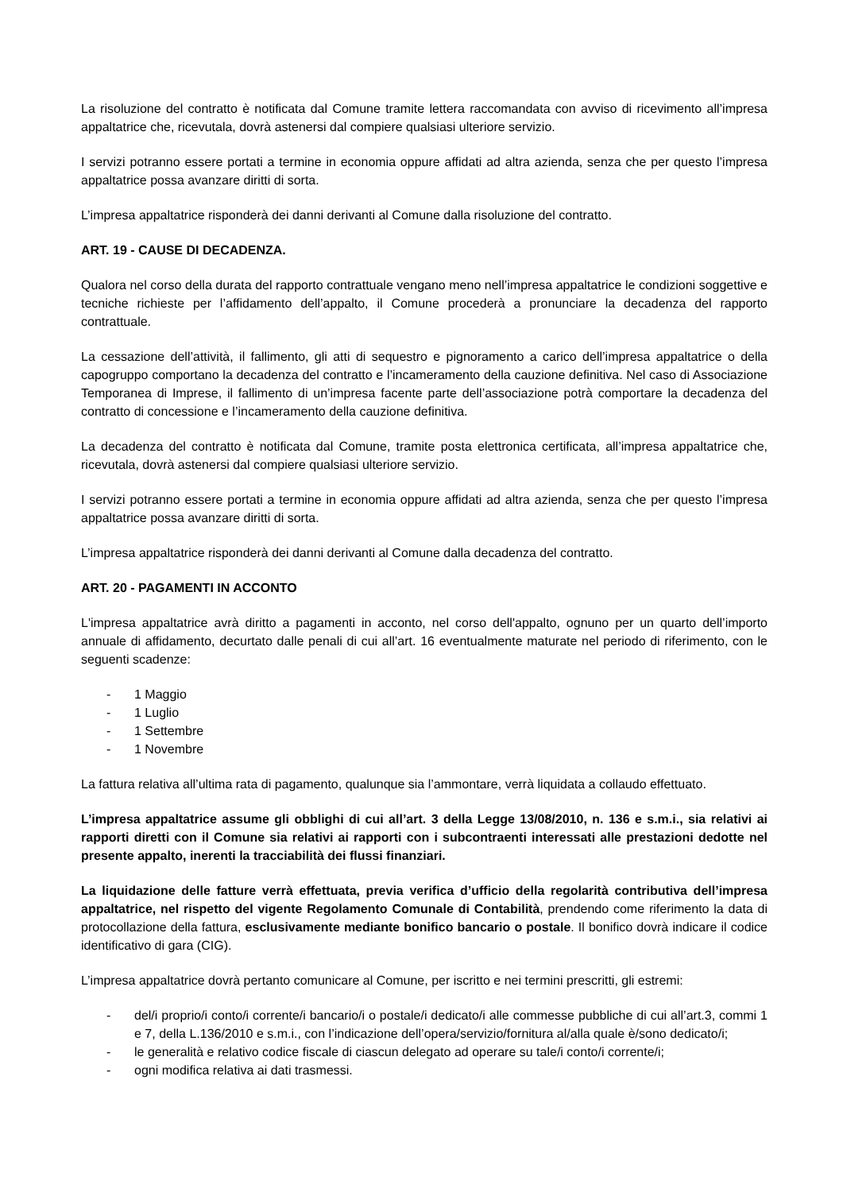La risoluzione del contratto è notificata dal Comune tramite lettera raccomandata con avviso di ricevimento all’impresa appaltatrice che, ricevutala, dovrà astenersi dal compiere qualsiasi ulteriore servizio.
I servizi potranno essere portati a termine in economia oppure affidati ad altra azienda, senza che per questo l’impresa appaltatrice possa avanzare diritti di sorta.
L’impresa appaltatrice risponderà dei danni derivanti al Comune dalla risoluzione del contratto.
ART. 19 - CAUSE DI DECADENZA.
Qualora nel corso della durata del rapporto contrattuale vengano meno nell’impresa appaltatrice le condizioni soggettive e tecniche richieste per l’affidamento dell’appalto, il Comune procederà a pronunciare la decadenza del rapporto contrattuale.
La cessazione dell’attività, il fallimento, gli atti di sequestro e pignoramento a carico dell’impresa appaltatrice o della capogruppo comportano la decadenza del contratto e l’incameramento della cauzione definitiva. Nel caso di Associazione Temporanea di Imprese, il fallimento di un’impresa facente parte dell’associazione potrà comportare la decadenza del contratto di concessione e l’incameramento della cauzione definitiva.
La decadenza del contratto è notificata dal Comune, tramite posta elettronica certificata, all’impresa appaltatrice che, ricevutala, dovrà astenersi dal compiere qualsiasi ulteriore servizio.
I servizi potranno essere portati a termine in economia oppure affidati ad altra azienda, senza che per questo l’impresa appaltatrice possa avanzare diritti di sorta.
L’impresa appaltatrice risponderà dei danni derivanti al Comune dalla decadenza del contratto.
ART. 20 - PAGAMENTI IN ACCONTO
L'impresa appaltatrice avrà diritto a pagamenti in acconto, nel corso dell'appalto, ognuno per un quarto dell’importo annuale di affidamento, decurtato dalle penali di cui all’art. 16 eventualmente maturate nel periodo di riferimento, con le seguenti scadenze:
- 1 Maggio
- 1 Luglio
- 1 Settembre
- 1 Novembre
La fattura relativa all’ultima rata di pagamento, qualunque sia l’ammontare, verrà liquidata a collaudo effettuato.
L’impresa appaltatrice assume gli obblighi di cui all’art. 3 della Legge 13/08/2010, n. 136 e s.m.i., sia relativi ai rapporti diretti con il Comune sia relativi ai rapporti con i subcontraenti interessati alle prestazioni dedotte nel presente appalto, inerenti la tracciabilità dei flussi finanziari.
La liquidazione delle fatture verrà effettuata, previa verifica d’ufficio della regolarità contributiva dell’impresa appaltatrice, nel rispetto del vigente Regolamento Comunale di Contabilità, prendendo come riferimento la data di protocollazione della fattura, esclusivamente mediante bonifico bancario o postale. Il bonifico dovrà indicare il codice identificativo di gara (CIG).
L’impresa appaltatrice dovrà pertanto comunicare al Comune, per iscritto e nei termini prescritti, gli estremi:
- del/i proprio/i conto/i corrente/i bancario/i o postale/i dedicato/i alle commesse pubbliche di cui all’art.3, commi 1 e 7, della L.136/2010 e s.m.i., con l’indicazione dell’opera/servizio/fornitura al/alla quale è/sono dedicato/i;
- le generalità e relativo codice fiscale di ciascun delegato ad operare su tale/i conto/i corrente/i;
- ogni modifica relativa ai dati trasmessi.